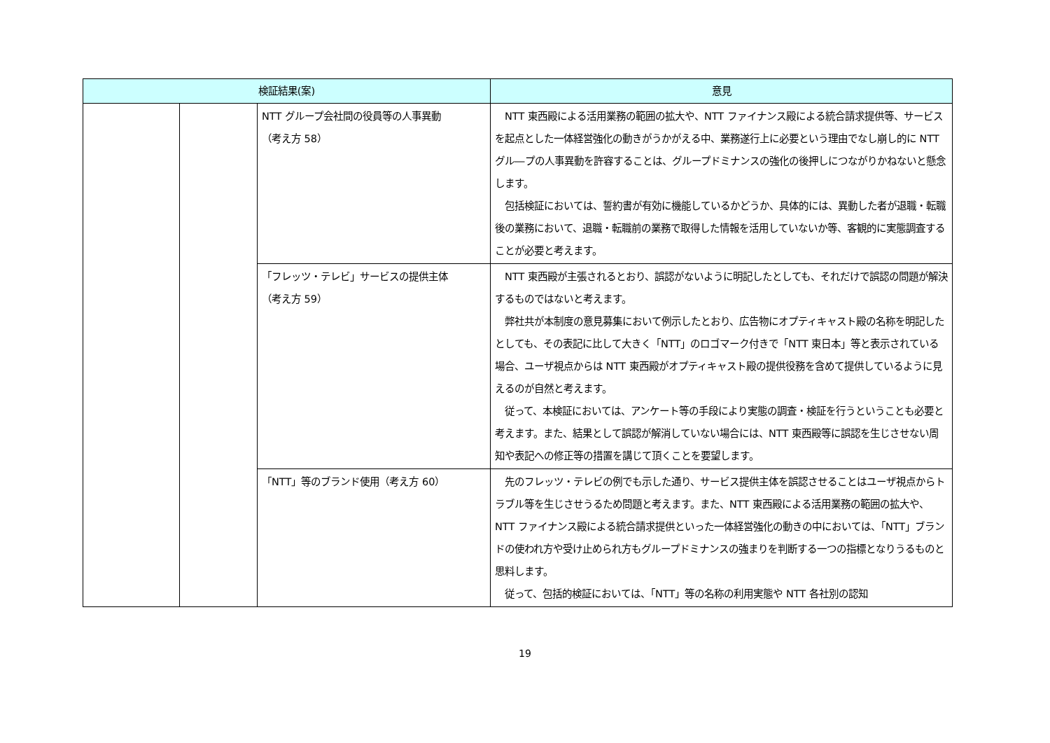| 検証結果(案) | | | 意見 |
| --- | --- | --- | --- |
| | | NTT グループ会社間の役員等の人事異動 （考え方 58） | NTT 東西殿による活用業務の範囲の拡大や、NTT ファイナンス殿による統合請求提供等、サービスを起点とした一体経営強化の動きがうかがえる中、業務遂行上に必要という理由でなし崩し的に NTT グル―プの人事異動を許容することは、グループドミナンスの強化の後押しにつながりかねないと懸念します。 包括検証においては、誓約書が有効に機能しているかどうか、具体的には、異動した者が退職・転職後の業務において、退職・転職前の業務で取得した情報を活用していないか等、客観的に実態調査することが必要と考えます。 |
| | | 「フレッツ・テレビ」サービスの提供主体 （考え方 59） | NTT 東西殿が主張されるとおり、誤認がないように明記したとしても、それだけで誤認の問題が解決するものではないと考えます。 弊社共が本制度の意見募集において例示したとおり、広告物にオプティキャスト殿の名称を明記したとしても、その表記に比して大きく「NTT」のロゴマーク付きで「NTT 東日本」等と表示されている場合、ユーザ視点からは NTT 東西殿がオプティキャスト殿の提供役務を含めて提供しているように見えるのが自然と考えます。 従って、本検証においては、アンケート等の手段により実態の調査・検証を行うということも必要と考えます。また、結果として誤認が解消していない場合には、NTT 東西殿等に誤認を生じさせない周知や表記への修正等の措置を講じて頂くことを要望します。 |
| | | 「NTT」等のブランド使用（考え方 60） | 先のフレッツ・テレビの例でも示した通り、サービス提供主体を誤認させることはユーザ視点からトラブル等を生じさせうるため問題と考えます。また、NTT 東西殿による活用業務の範囲の拡大や、NTT ファイナンス殿による統合請求提供といった一体経営強化の動きの中においては、「NTT」ブランドの使われ方や受け止められ方もグループドミナンスの強まりを判断する一つの指標となりうるものと思料します。 従って、包括的検証においては、「NTT」等の名称の利用実態や NTT 各社別の認知 |
19